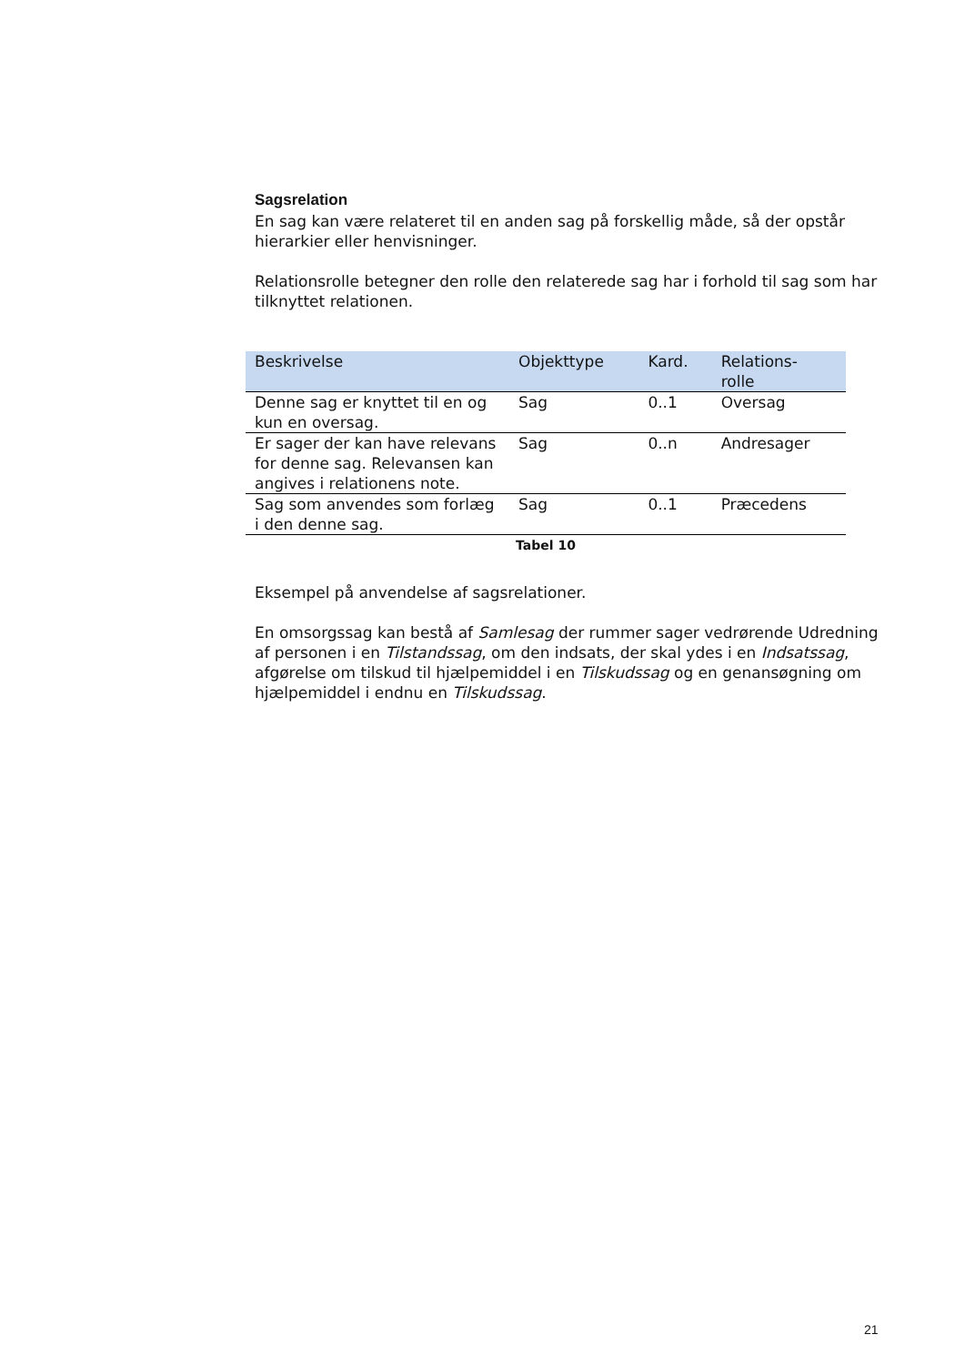Sagsrelation
En sag kan være relateret til en anden sag på forskellig måde, så der opstår hierarkier eller henvisninger.
Relationsrolle betegner den rolle den relaterede sag har i forhold til sag som har tilknyttet relationen.
| Beskrivelse | Objekttype | Kard. | Relations- rolle |
| --- | --- | --- | --- |
| Denne sag er knyttet til en og kun en oversag. | Sag | 0..1 | Oversag |
| Er sager der kan have relevans for denne sag. Relevansen kan angives i relationens note. | Sag | 0..n | Andresager |
| Sag som anvendes som forlæg i den denne sag. | Sag | 0..1 | Præcedens |
Tabel 10
Eksempel på anvendelse af sagsrelationer.
En omsorgssag kan bestå af Samlesag der rummer sager vedrørende Udredning af personen i en Tilstandssag, om den indsats, der skal ydes i en Indsatssag, afgørelse om tilskud til hjælpemiddel i en Tilskudssag og en genansøgning om hjælpemiddel i endnu en Tilskudssag.
21